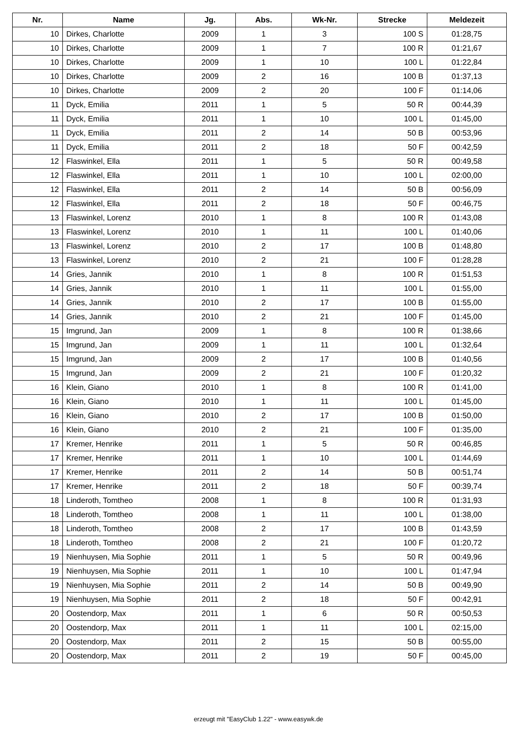| Nr. | Name | Jg. | Abs. | Wk-Nr. | Strecke | Meldezeit |
| --- | --- | --- | --- | --- | --- | --- |
| 10 | Dirkes, Charlotte | 2009 | 1 | 3 | 100 S | 01:28,75 |
| 10 | Dirkes, Charlotte | 2009 | 1 | 7 | 100 R | 01:21,67 |
| 10 | Dirkes, Charlotte | 2009 | 1 | 10 | 100 L | 01:22,84 |
| 10 | Dirkes, Charlotte | 2009 | 2 | 16 | 100 B | 01:37,13 |
| 10 | Dirkes, Charlotte | 2009 | 2 | 20 | 100 F | 01:14,06 |
| 11 | Dyck, Emilia | 2011 | 1 | 5 | 50 R | 00:44,39 |
| 11 | Dyck, Emilia | 2011 | 1 | 10 | 100 L | 01:45,00 |
| 11 | Dyck, Emilia | 2011 | 2 | 14 | 50 B | 00:53,96 |
| 11 | Dyck, Emilia | 2011 | 2 | 18 | 50 F | 00:42,59 |
| 12 | Flaswinkel, Ella | 2011 | 1 | 5 | 50 R | 00:49,58 |
| 12 | Flaswinkel, Ella | 2011 | 1 | 10 | 100 L | 02:00,00 |
| 12 | Flaswinkel, Ella | 2011 | 2 | 14 | 50 B | 00:56,09 |
| 12 | Flaswinkel, Ella | 2011 | 2 | 18 | 50 F | 00:46,75 |
| 13 | Flaswinkel, Lorenz | 2010 | 1 | 8 | 100 R | 01:43,08 |
| 13 | Flaswinkel, Lorenz | 2010 | 1 | 11 | 100 L | 01:40,06 |
| 13 | Flaswinkel, Lorenz | 2010 | 2 | 17 | 100 B | 01:48,80 |
| 13 | Flaswinkel, Lorenz | 2010 | 2 | 21 | 100 F | 01:28,28 |
| 14 | Gries, Jannik | 2010 | 1 | 8 | 100 R | 01:51,53 |
| 14 | Gries, Jannik | 2010 | 1 | 11 | 100 L | 01:55,00 |
| 14 | Gries, Jannik | 2010 | 2 | 17 | 100 B | 01:55,00 |
| 14 | Gries, Jannik | 2010 | 2 | 21 | 100 F | 01:45,00 |
| 15 | Imgrund, Jan | 2009 | 1 | 8 | 100 R | 01:38,66 |
| 15 | Imgrund, Jan | 2009 | 1 | 11 | 100 L | 01:32,64 |
| 15 | Imgrund, Jan | 2009 | 2 | 17 | 100 B | 01:40,56 |
| 15 | Imgrund, Jan | 2009 | 2 | 21 | 100 F | 01:20,32 |
| 16 | Klein, Giano | 2010 | 1 | 8 | 100 R | 01:41,00 |
| 16 | Klein, Giano | 2010 | 1 | 11 | 100 L | 01:45,00 |
| 16 | Klein, Giano | 2010 | 2 | 17 | 100 B | 01:50,00 |
| 16 | Klein, Giano | 2010 | 2 | 21 | 100 F | 01:35,00 |
| 17 | Kremer, Henrike | 2011 | 1 | 5 | 50 R | 00:46,85 |
| 17 | Kremer, Henrike | 2011 | 1 | 10 | 100 L | 01:44,69 |
| 17 | Kremer, Henrike | 2011 | 2 | 14 | 50 B | 00:51,74 |
| 17 | Kremer, Henrike | 2011 | 2 | 18 | 50 F | 00:39,74 |
| 18 | Linderoth, Tomtheo | 2008 | 1 | 8 | 100 R | 01:31,93 |
| 18 | Linderoth, Tomtheo | 2008 | 1 | 11 | 100 L | 01:38,00 |
| 18 | Linderoth, Tomtheo | 2008 | 2 | 17 | 100 B | 01:43,59 |
| 18 | Linderoth, Tomtheo | 2008 | 2 | 21 | 100 F | 01:20,72 |
| 19 | Nienhuysen, Mia Sophie | 2011 | 1 | 5 | 50 R | 00:49,96 |
| 19 | Nienhuysen, Mia Sophie | 2011 | 1 | 10 | 100 L | 01:47,94 |
| 19 | Nienhuysen, Mia Sophie | 2011 | 2 | 14 | 50 B | 00:49,90 |
| 19 | Nienhuysen, Mia Sophie | 2011 | 2 | 18 | 50 F | 00:42,91 |
| 20 | Oostendorp, Max | 2011 | 1 | 6 | 50 R | 00:50,53 |
| 20 | Oostendorp, Max | 2011 | 1 | 11 | 100 L | 02:15,00 |
| 20 | Oostendorp, Max | 2011 | 2 | 15 | 50 B | 00:55,00 |
| 20 | Oostendorp, Max | 2011 | 2 | 19 | 50 F | 00:45,00 |
erzeugt mit "EasyClub 1.22" - www.easywk.de